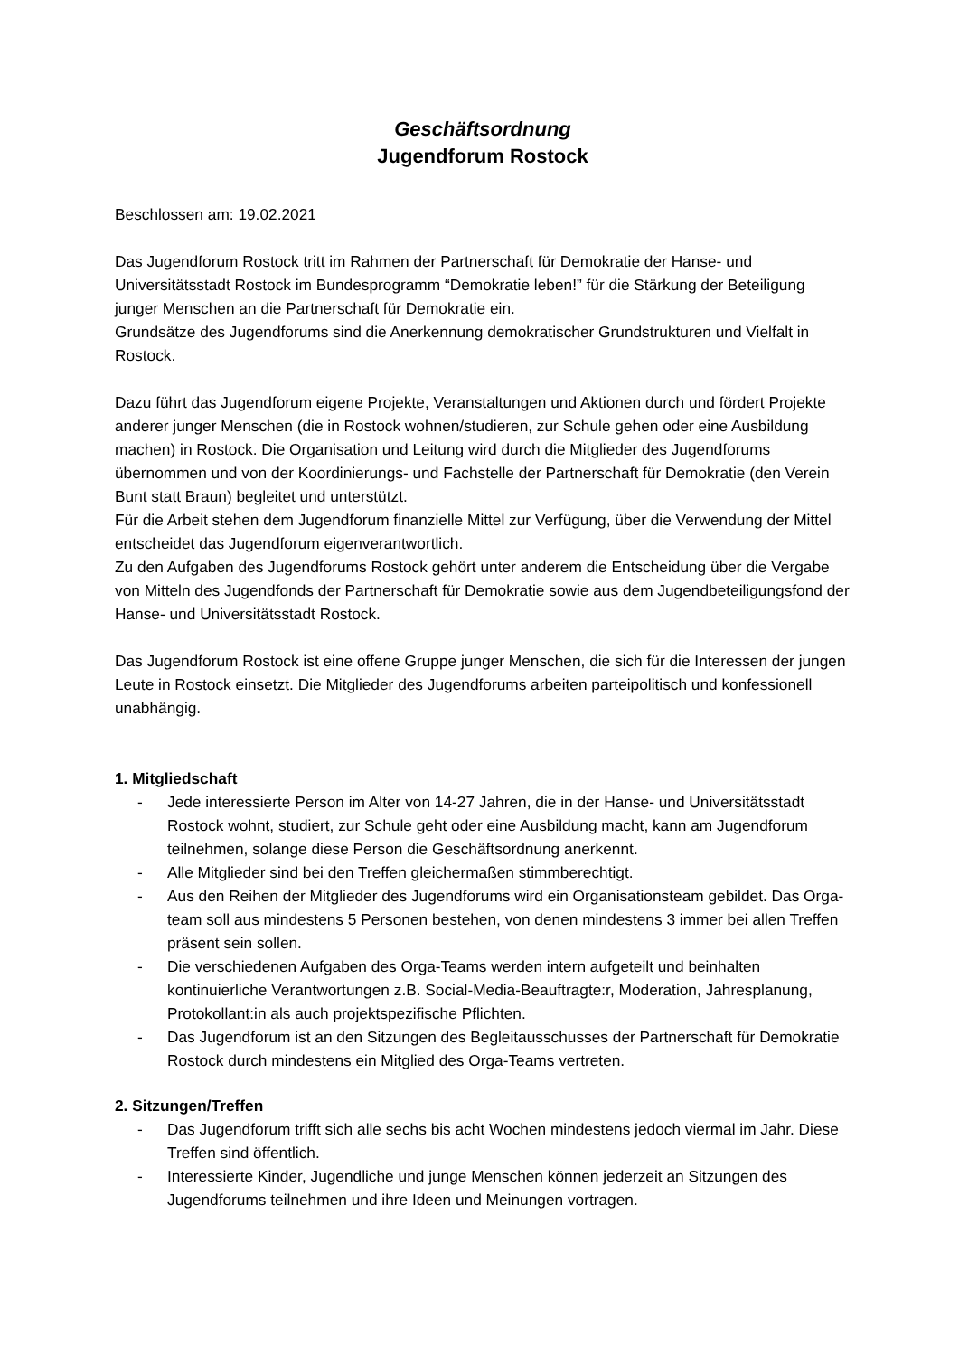Geschäftsordnung
Jugendforum Rostock
Beschlossen am: 19.02.2021
Das Jugendforum Rostock tritt im Rahmen der Partnerschaft für Demokratie der Hanse- und Universitätsstadt Rostock im Bundesprogramm “Demokratie leben!” für die Stärkung der Beteiligung junger Menschen an die Partnerschaft für Demokratie ein.
Grundsätze des Jugendforums sind die Anerkennung demokratischer Grundstrukturen und Vielfalt in Rostock.
Dazu führt das Jugendforum eigene Projekte, Veranstaltungen und Aktionen durch und fördert Projekte anderer junger Menschen (die in Rostock wohnen/studieren, zur Schule gehen oder eine Ausbildung machen) in Rostock. Die Organisation und Leitung wird durch die Mitglieder des Jugendforums übernommen und von der Koordinierungs- und Fachstelle der Partnerschaft für Demokratie (den Verein Bunt statt Braun) begleitet und unterstützt.
Für die Arbeit stehen dem Jugendforum finanzielle Mittel zur Verfügung, über die Verwendung der Mittel entscheidet das Jugendforum eigenverantwortlich.
Zu den Aufgaben des Jugendforums Rostock gehört unter anderem die Entscheidung über die Vergabe von Mitteln des Jugendfonds der Partnerschaft für Demokratie sowie aus dem Jugendbeteiligungsfond der Hanse- und Universitätsstadt Rostock.
Das Jugendforum Rostock ist eine offene Gruppe junger Menschen, die sich für die Interessen der jungen Leute in Rostock einsetzt. Die Mitglieder des Jugendforums arbeiten parteipolitisch und konfessionell unabhängig.
1. Mitgliedschaft
- Jede interessierte Person im Alter von 14-27 Jahren, die in der Hanse- und Universitätsstadt Rostock wohnt, studiert, zur Schule geht oder eine Ausbildung macht, kann am Jugendforum teilnehmen, solange diese Person die Geschäftsordnung anerkennt.
- Alle Mitglieder sind bei den Treffen gleichermaßen stimmberechtigt.
- Aus den Reihen der Mitglieder des Jugendforums wird ein Organisationsteam gebildet. Das Orga-team soll aus mindestens 5 Personen bestehen, von denen mindestens 3 immer bei allen Treffen präsent sein sollen.
- Die verschiedenen Aufgaben des Orga-Teams werden intern aufgeteilt und beinhalten kontinuierliche Verantwortungen z.B. Social-Media-Beauftragte:r, Moderation, Jahresplanung, Protokollant:in als auch projektspezifische Pflichten.
- Das Jugendforum ist an den Sitzungen des Begleitausschusses der Partnerschaft für Demokratie Rostock durch mindestens ein Mitglied des Orga-Teams vertreten.
2. Sitzungen/Treffen
- Das Jugendforum trifft sich alle sechs bis acht Wochen mindestens jedoch viermal im Jahr. Diese Treffen sind öffentlich.
- Interessierte Kinder, Jugendliche und junge Menschen können jederzeit an Sitzungen des Jugendforums teilnehmen und ihre Ideen und Meinungen vortragen.